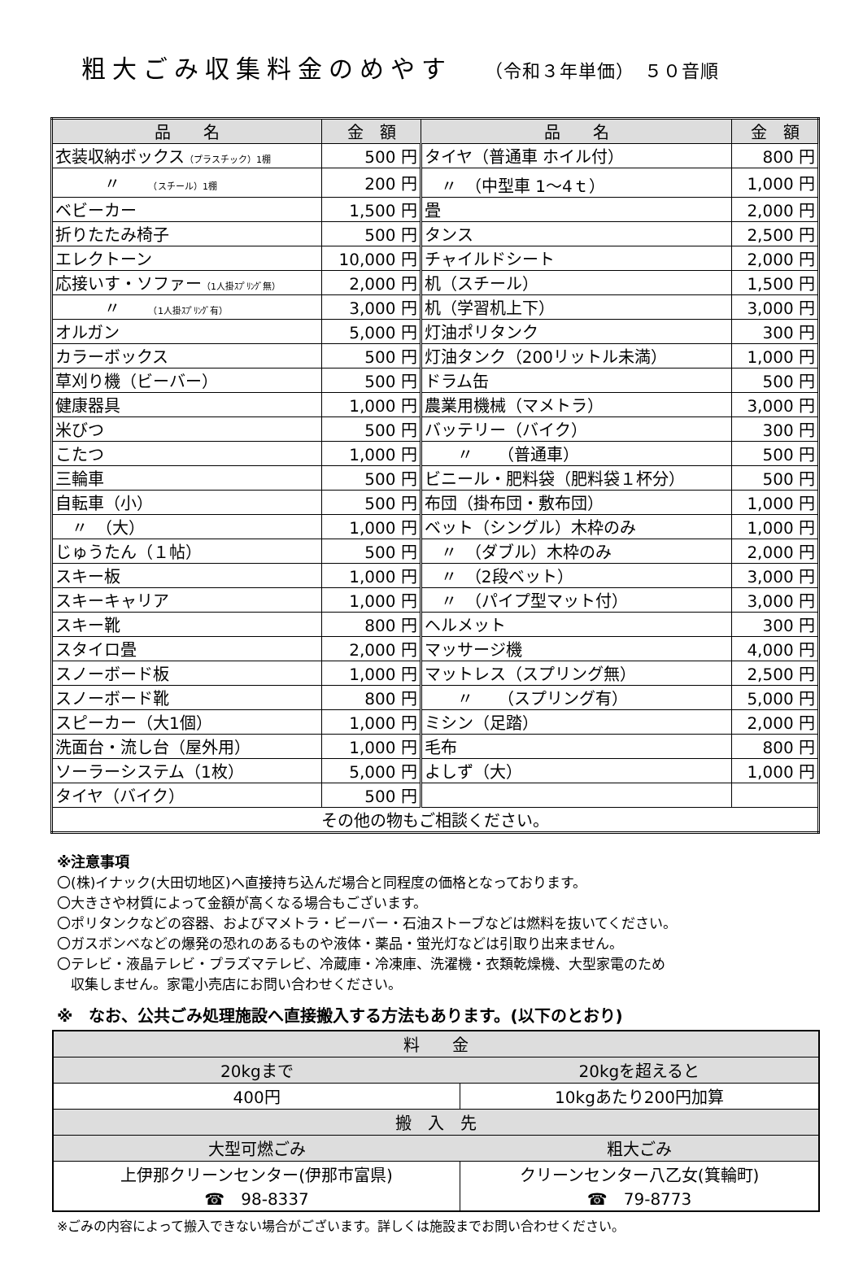粗大ごみ収集料金のめやす （令和３年単価）　５０音順
| 品 名 | 金 額 | 品 名 | 金 額 |
| --- | --- | --- | --- |
| 衣装収納ボックス （プラスチック）1棚 | 500 円 | タイヤ（普通車 ホイル付） | 800 円 |
| 〃 （スチール）1棚 | 200 円 | 〃 （中型車 1～4ｔ） | 1,000 円 |
| ベビーカー | 1,500 円 | 畳 | 2,000 円 |
| 折りたたみ椅子 | 500 円 | タンス | 2,500 円 |
| エレクトーン | 10,000 円 | チャイルドシート | 2,000 円 |
| 応接いす・ソファー （1人掛ｽﾌﾟﾘﾝｸﾞ無） | 2,000 円 | 机（スチール） | 1,500 円 |
| 〃 （1人掛ｽﾌﾟﾘﾝｸﾞ有） | 3,000 円 | 机（学習机上下） | 3,000 円 |
| オルガン | 5,000 円 | 灯油ポリタンク | 300 円 |
| カラーボックス | 500 円 | 灯油タンク（200リットル未満） | 1,000 円 |
| 草刈り機（ビーバー） | 500 円 | ドラム缶 | 500 円 |
| 健康器具 | 1,000 円 | 農業用機械（マメトラ） | 3,000 円 |
| 米びつ | 500 円 | バッテリー（バイク） | 300 円 |
| こたつ | 1,000 円 | 〃 （普通車） | 500 円 |
| 三輪車 | 500 円 | ビニール・肥料袋（肥料袋１杯分） | 500 円 |
| 自転車（小） | 500 円 | 布団（掛布団・敷布団） | 1,000 円 |
| 〃 （大） | 1,000 円 | ベット（シングル）木枠のみ | 1,000 円 |
| じゅうたん（１帖） | 500 円 | 〃 （ダブル）木枠のみ | 2,000 円 |
| スキー板 | 1,000 円 | 〃 （2段ベット） | 3,000 円 |
| スキーキャリア | 1,000 円 | 〃 （パイプ型マット付） | 3,000 円 |
| スキー靴 | 800 円 | ヘルメット | 300 円 |
| スタイロ畳 | 2,000 円 | マッサージ機 | 4,000 円 |
| スノーボード板 | 1,000 円 | マットレス（スプリング無） | 2,500 円 |
| スノーボード靴 | 800 円 | 〃 （スプリング有） | 5,000 円 |
| スピーカー（大1個） | 1,000 円 | ミシン（足踏） | 2,000 円 |
| 洗面台・流し台（屋外用） | 1,000 円 | 毛布 | 800 円 |
| ソーラーシステム（1枚） | 5,000 円 | よしず（大） | 1,000 円 |
| タイヤ（バイク） | 500 円 | | |
| その他の物もご相談ください。 | | | |
※注意事項
〇(株)イナック(大田切地区)へ直接持ち込んだ場合と同程度の価格となっております。
〇大きさや材質によって金額が高くなる場合もございます。
〇ポリタンクなどの容器、およびマメトラ・ビーバー・石油ストーブなどは燃料を抜いてください。
〇ガスボンベなどの爆発の恐れのあるものや液体・薬品・蛍光灯などは引取り出来ません。
〇テレビ・液晶テレビ・プラズマテレビ、冷蔵庫・冷凍庫、洗濯機・衣類乾燥機、大型家電のため
　収集しません。家電小売店にお問い合わせください。
※　なお、公共ごみ処理施設へ直接搬入する方法もあります。(以下のとおり)
| 料 金 | |
| 20kgまで | 20kgを超えると |
| 400円 | 10kgあたり200円加算 |
| 搬 入 先 | |
| 大型可燃ごみ | 粗大ごみ |
| 上伊那クリーンセンター(伊那市富県) ☎ 98-8337 | クリーンセンター八乙女(箕輪町) ☎ 79-8773 |
※ごみの内容によって搬入できない場合がございます。詳しくは施設までお問い合わせください。